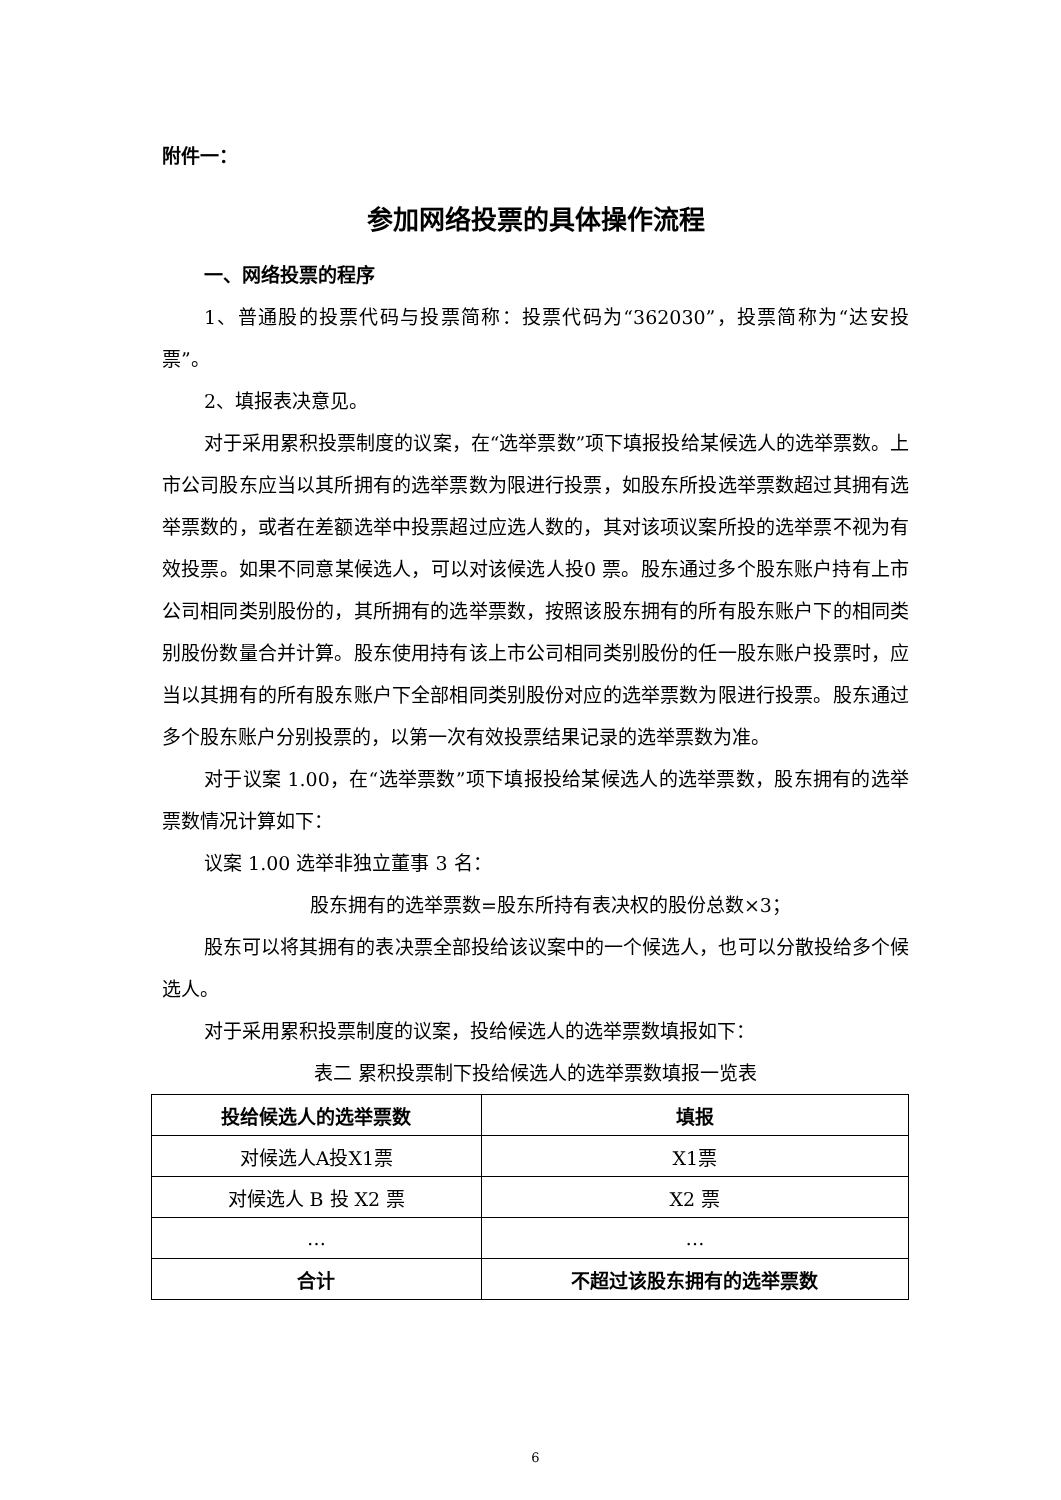附件一：
参加网络投票的具体操作流程
一、网络投票的程序
1、普通股的投票代码与投票简称：投票代码为“362030”，投票简称为“达安投票”。
2、填报表决意见。
对于采用累积投票制度的议案，在“选举票数”项下填报投给某候选人的选举票数。上市公司股东应当以其所拥有的选举票数为限进行投票，如股东所投选举票数超过其拥有选举票数的，或者在差额选举中投票超过应选人数的，其对该项议案所投的选举票不视为有效投票。如果不同意某候选人，可以对该候选人投0 票。股东通过多个股东账户持有上市公司相同类别股份的，其所拥有的选举票数，按照该股东拥有的所有股东账户下的相同类别股份数量合并计算。股东使用持有该上市公司相同类别股份的任一股东账户投票时，应当以其拥有的所有股东账户下全部相同类别股份对应的选举票数为限进行投票。股东通过多个股东账户分别投票的，以第一次有效投票结果记录的选举票数为准。
对于议案 1.00，在“选举票数”项下填报投给某候选人的选举票数，股东拥有的选举票数情况计算如下：
议案 1.00 选举非独立董事 3 名：
股东拥有的选举票数=股东所持有表决权的股份总数×3；
股东可以将其拥有的表决票全部投给该议案中的一个候选人，也可以分散投给多个候选人。
对于采用累积投票制度的议案，投给候选人的选举票数填报如下：
表二 累积投票制下投给候选人的选举票数填报一览表
| 投给候选人的选举票数 | 填报 |
| --- | --- |
| 对候选人A投X1票 | X1票 |
| 对候选人 B 投 X2 票 | X2 票 |
| … | … |
| 合计 | 不超过该股东拥有的选举票数 |
6